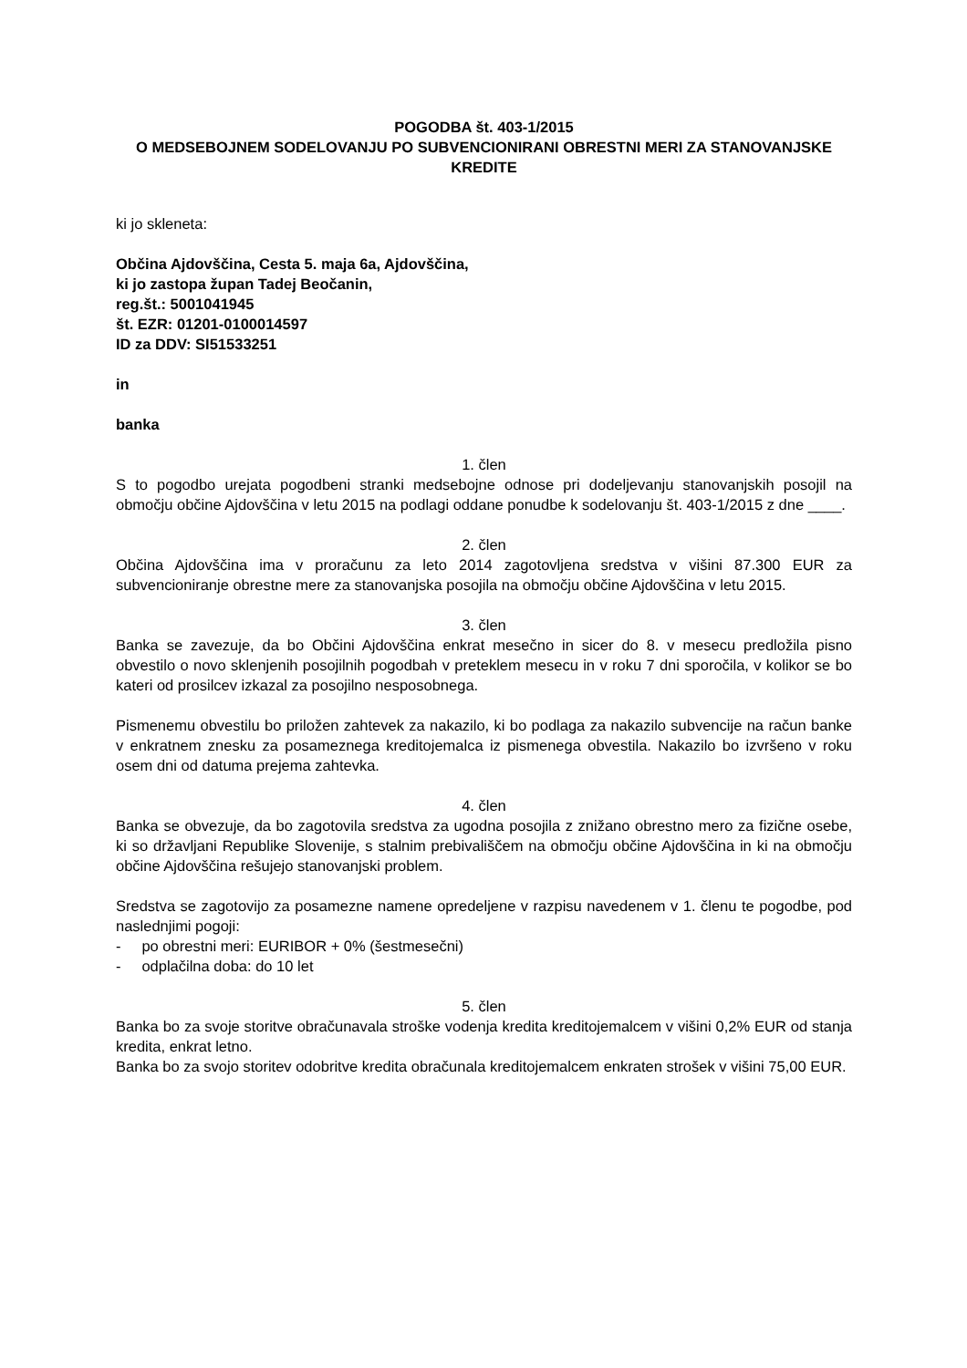POGODBA št. 403-1/2015
O MEDSEBOJNEM SODELOVANJU PO SUBVENCIONIRANI OBRESTNI MERI ZA STANOVANJSKE KREDITE
ki jo skleneta:
Občina Ajdovščina, Cesta 5. maja 6a, Ajdovščina,
ki jo zastopa župan Tadej Beočanin,
reg.št.: 5001041945
št. EZR: 01201-0100014597
ID za DDV: SI51533251
in
banka
1. člen
S to pogodbo urejata pogodbeni stranki medsebojne odnose pri dodeljevanju stanovanjskih posojil na območju občine Ajdovščina v letu 2015 na podlagi oddane ponudbe k sodelovanju št. 403-1/2015 z dne ____.
2. člen
Občina Ajdovščina ima v proračunu za leto 2014 zagotovljena sredstva v višini 87.300 EUR za subvencioniranje obrestne mere za stanovanjska posojila na območju občine Ajdovščina v letu 2015.
3. člen
Banka se zavezuje, da bo Občini Ajdovščina enkrat mesečno in sicer do 8. v mesecu predložila pisno obvestilo o novo sklenjenih posojilnih pogodbah v preteklem mesecu in v roku 7 dni sporočila, v kolikor se bo kateri od prosilcev izkazal za posojilno nesposobnega.
Pismenemu obvestilu bo priložen zahtevek za nakazilo, ki bo podlaga za nakazilo subvencije na račun banke v enkratnem znesku za posameznega kreditojemalca iz pismenega obvestila. Nakazilo bo izvršeno v roku osem dni od datuma prejema zahtevka.
4. člen
Banka se obvezuje, da bo zagotovila sredstva za ugodna posojila z znižano obrestno mero za fizične osebe, ki so državljani Republike Slovenije, s stalnim prebivališčem na območju občine Ajdovščina in ki na območju občine Ajdovščina rešujejo stanovanjski problem.
Sredstva se zagotovijo za posamezne namene opredeljene v razpisu navedenem v 1. členu te pogodbe, pod naslednjimi pogoji:
- po obrestni meri: EURIBOR + 0% (šestmesečni)
- odplačilna doba: do 10 let
5. člen
Banka bo za svoje storitve obračunavala stroške vodenja kredita kreditojemalcem v višini 0,2% EUR od stanja kredita, enkrat letno.
Banka bo za svojo storitev odobritve kredita obračunala kreditojemalcem enkraten strošek v višini 75,00 EUR.